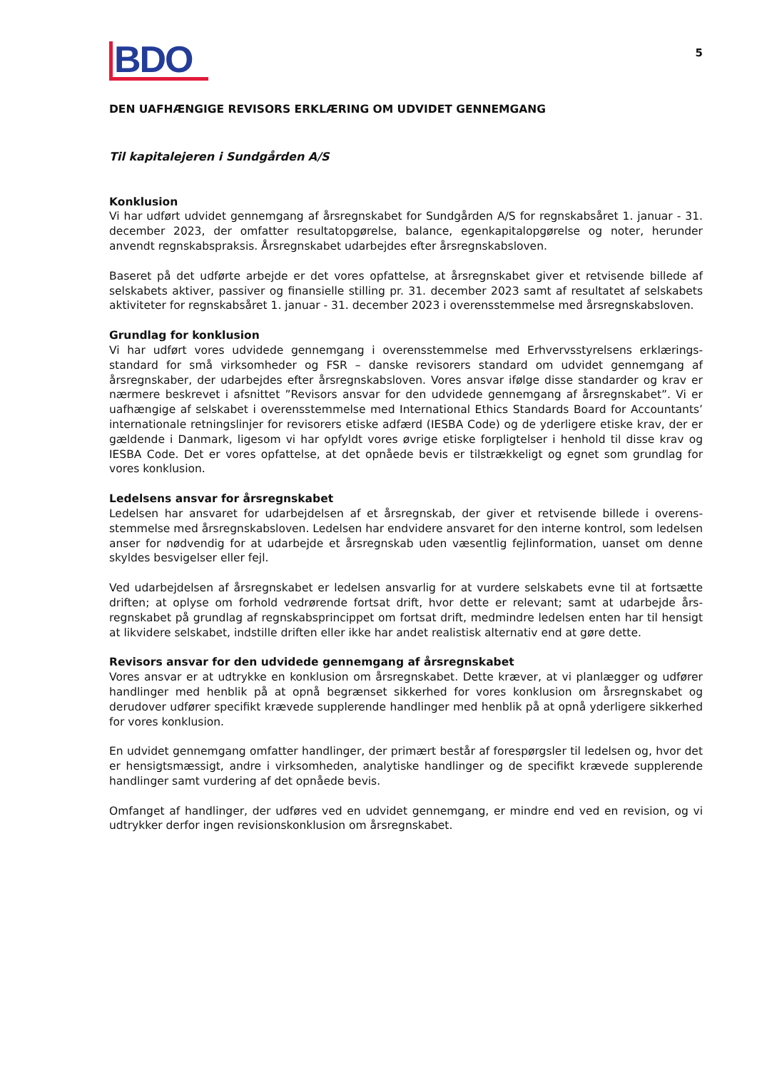BDO
5
DEN UAFHÆNGIGE REVISORS ERKLÆRING OM UDVIDET GENNEMGANG
Til kapitalejeren i Sundgården A/S
Konklusion
Vi har udført udvidet gennemgang af årsregnskabet for Sundgården A/S for regnskabsåret 1. januar - 31. december 2023, der omfatter resultatopgørelse, balance, egenkapitalopgørelse og noter, herunder anvendt regnskabspraksis. Årsregnskabet udarbejdes efter årsregnskabsloven.
Baseret på det udførte arbejde er det vores opfattelse, at årsregnskabet giver et retvisende billede af selskabets aktiver, passiver og finansielle stilling pr. 31. december 2023 samt af resultatet af selskabets aktiviteter for regnskabsåret 1. januar - 31. december 2023 i overensstemmelse med årsregnskabsloven.
Grundlag for konklusion
Vi har udført vores udvidede gennemgang i overensstemmelse med Erhvervsstyrelsens erklærings-standard for små virksomheder og FSR – danske revisorers standard om udvidet gennemgang af årsregnskaber, der udarbejdes efter årsregnskabsloven. Vores ansvar ifølge disse standarder og krav er nærmere beskrevet i afsnittet ”Revisors ansvar for den udvidede gennemgang af årsregnskabet”. Vi er uafhængige af selskabet i overensstemmelse med International Ethics Standards Board for Accountants’ internationale retningslinjer for revisorers etiske adfærd (IESBA Code) og de yderligere etiske krav, der er gældende i Danmark, ligesom vi har opfyldt vores øvrige etiske forpligtelser i henhold til disse krav og IESBA Code. Det er vores opfattelse, at det opnåede bevis er tilstrækkeligt og egnet som grundlag for vores konklusion.
Ledelsens ansvar for årsregnskabet
Ledelsen har ansvaret for udarbejdelsen af et årsregnskab, der giver et retvisende billede i overens-stemmelse med årsregnskabsloven. Ledelsen har endvidere ansvaret for den interne kontrol, som ledelsen anser for nødvendig for at udarbejde et årsregnskab uden væsentlig fejlinformation, uanset om denne skyldes besvigelser eller fejl.
Ved udarbejdelsen af årsregnskabet er ledelsen ansvarlig for at vurdere selskabets evne til at fortsætte driften; at oplyse om forhold vedrørende fortsat drift, hvor dette er relevant; samt at udarbejde års-regnskabet på grundlag af regnskabsprincippet om fortsat drift, medmindre ledelsen enten har til hensigt at likvidere selskabet, indstille driften eller ikke har andet realistisk alternativ end at gøre dette.
Revisors ansvar for den udvidede gennemgang af årsregnskabet
Vores ansvar er at udtrykke en konklusion om årsregnskabet. Dette kræver, at vi planlægger og udfører handlinger med henblik på at opnå begrænset sikkerhed for vores konklusion om årsregnskabet og derudover udfører specifikt krævede supplerende handlinger med henblik på at opnå yderligere sikkerhed for vores konklusion.
En udvidet gennemgang omfatter handlinger, der primært består af forespørgsler til ledelsen og, hvor det er hensigtsmæssigt, andre i virksomheden, analytiske handlinger og de specifikt krævede supplerende handlinger samt vurdering af det opnåede bevis.
Omfanget af handlinger, der udføres ved en udvidet gennemgang, er mindre end ved en revision, og vi udtrykker derfor ingen revisionskonklusion om årsregnskabet.